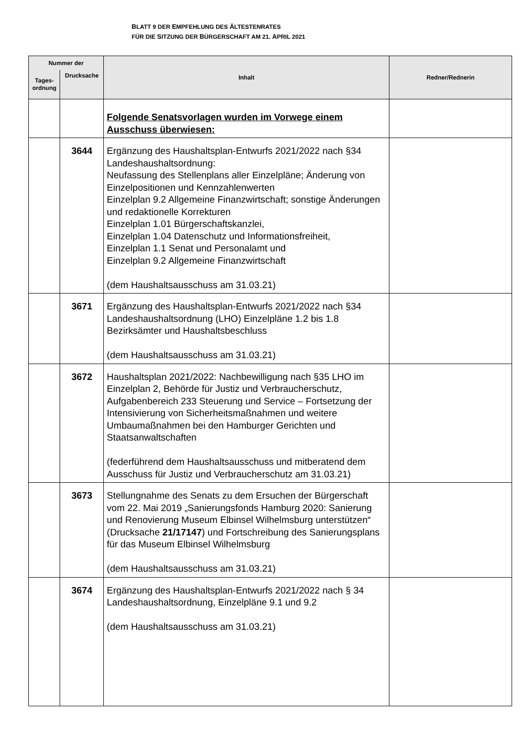BLATT 9 DER EMPFEHLUNG DES ÄLTESTENRATES
FÜR DIE SITZUNG DER BÜRGERSCHAFT AM 21. APRIL 2021
| Nummer der | | Inhalt | Redner/Rednerin |
| --- | --- | --- | --- |
| Tages- ordnung | Drucksache | | |
| | | Folgende Senatsvorlagen wurden im Vorwege einem Ausschuss überwiesen: | |
| | 3644 | Ergänzung des Haushaltsplan-Entwurfs 2021/2022 nach §34 Landeshaushaltsordnung: Neufassung des Stellenplans aller Einzelpläne; Änderung von Einzelpositionen und Kennzahlenwerten Einzelplan 9.2 Allgemeine Finanzwirtschaft; sonstige Änderungen und redaktionelle Korrekturen Einzelplan 1.01 Bürgerschaftskanzlei, Einzelplan 1.04 Datenschutz und Informationsfreiheit, Einzelplan 1.1 Senat und Personalamt und Einzelplan 9.2 Allgemeine Finanzwirtschaft (dem Haushaltsausschuss am 31.03.21) | |
| | 3671 | Ergänzung des Haushaltsplan-Entwurfs 2021/2022 nach §34 Landeshaushaltsordnung (LHO) Einzelpläne 1.2 bis 1.8 Bezirksämter und Haushaltsbeschluss (dem Haushaltsausschuss am 31.03.21) | |
| | 3672 | Haushaltsplan 2021/2022: Nachbewilligung nach §35 LHO im Einzelplan 2, Behörde für Justiz und Verbraucherschutz, Aufgabenbereich 233 Steuerung und Service – Fortsetzung der Intensivierung von Sicherheitsmaßnahmen und weitere Umbaumaßnahmen bei den Hamburger Gerichten und Staatsanwaltschaften (federführend dem Haushaltsausschuss und mitberatend dem Ausschuss für Justiz und Verbraucherschutz am 31.03.21) | |
| | 3673 | Stellungnahme des Senats zu dem Ersuchen der Bürgerschaft vom 22. Mai 2019 „Sanierungsfonds Hamburg 2020: Sanierung und Renovierung Museum Elbinsel Wilhelmsburg unterstützen“ (Drucksache 21/17147 ) und Fortschreibung des Sanierungsplans für das Museum Elbinsel Wilhelmsburg (dem Haushaltsausschuss am 31.03.21) | |
| | 3674 | Ergänzung des Haushaltsplan-Entwurfs 2021/2022 nach § 34 Landeshaushaltsordnung, Einzelpläne 9.1 und 9.2 (dem Haushaltsausschuss am 31.03.21) | |